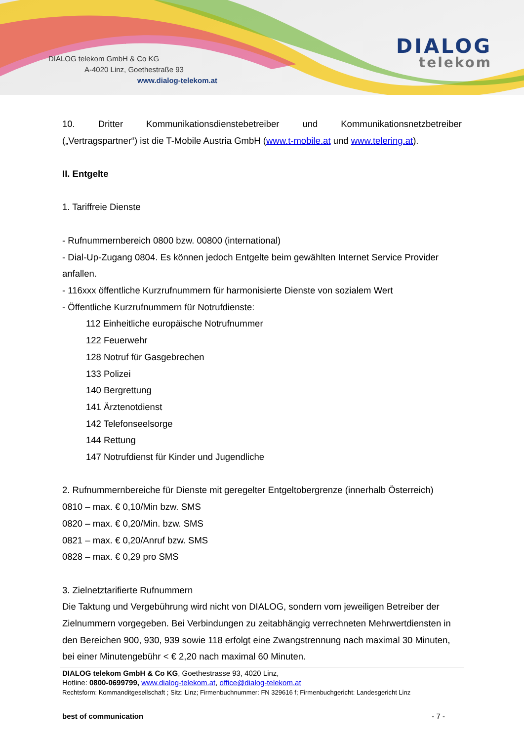DIALOG telekom GmbH & Co KG
A-4020 Linz, Goethestraße 93
www.dialog-telekom.at
DIALOG
telekom
10. Dritter Kommunikationsdienstebetreiber und Kommunikationsnetzbetreiber
(„Vertragspartner“) ist die T-Mobile Austria GmbH (www.t-mobile.at und www.telering.at).
II. Entgelte
1. Tariffreie Dienste
- Rufnummernbereich 0800 bzw. 00800 (international)
- Dial-Up-Zugang 0804. Es können jedoch Entgelte beim gewählten Internet Service Provider anfallen.
- 116xxx öffentliche Kurzrufnummern für harmonisierte Dienste von sozialem Wert
- Öffentliche Kurzrufnummern für Notrufdienste:
112 Einheitliche europäische Notrufnummer
122 Feuerwehr
128 Notruf für Gasgebrechen
133 Polizei
140 Bergrettung
141 Ärztenotdienst
142 Telefonseelsorge
144 Rettung
147 Notrufdienst für Kinder und Jugendliche
2. Rufnummernbereiche für Dienste mit geregelter Entgeltobergrenze (innerhalb Österreich)
0810 – max. € 0,10/Min bzw. SMS
0820 – max. € 0,20/Min. bzw. SMS
0821 – max. € 0,20/Anruf bzw. SMS
0828 – max. € 0,29 pro SMS
3. Zielnetztarifierte Rufnummern
Die Taktung und Vergebührung wird nicht von DIALOG, sondern vom jeweiligen Betreiber der Zielnummern vorgegeben. Bei Verbindungen zu zeitabhängig verrechneten Mehrwertdiensten in den Bereichen 900, 930, 939 sowie 118 erfolgt eine Zwangstrennung nach maximal 30 Minuten, bei einer Minutengebühr < € 2,20 nach maximal 60 Minuten.
DIALOG telekom GmbH & Co KG, Goethestrasse 93, 4020 Linz,
Hotline: 0800-0699799, www.dialog-telekom.at, office@dialog-telekom.at
Rechtsform: Kommanditgesellschaft ; Sitz: Linz; Firmenbuchnummer: FN 329616 f; Firmenbuchgericht: Landesgericht Linz
best of communication - 7 -